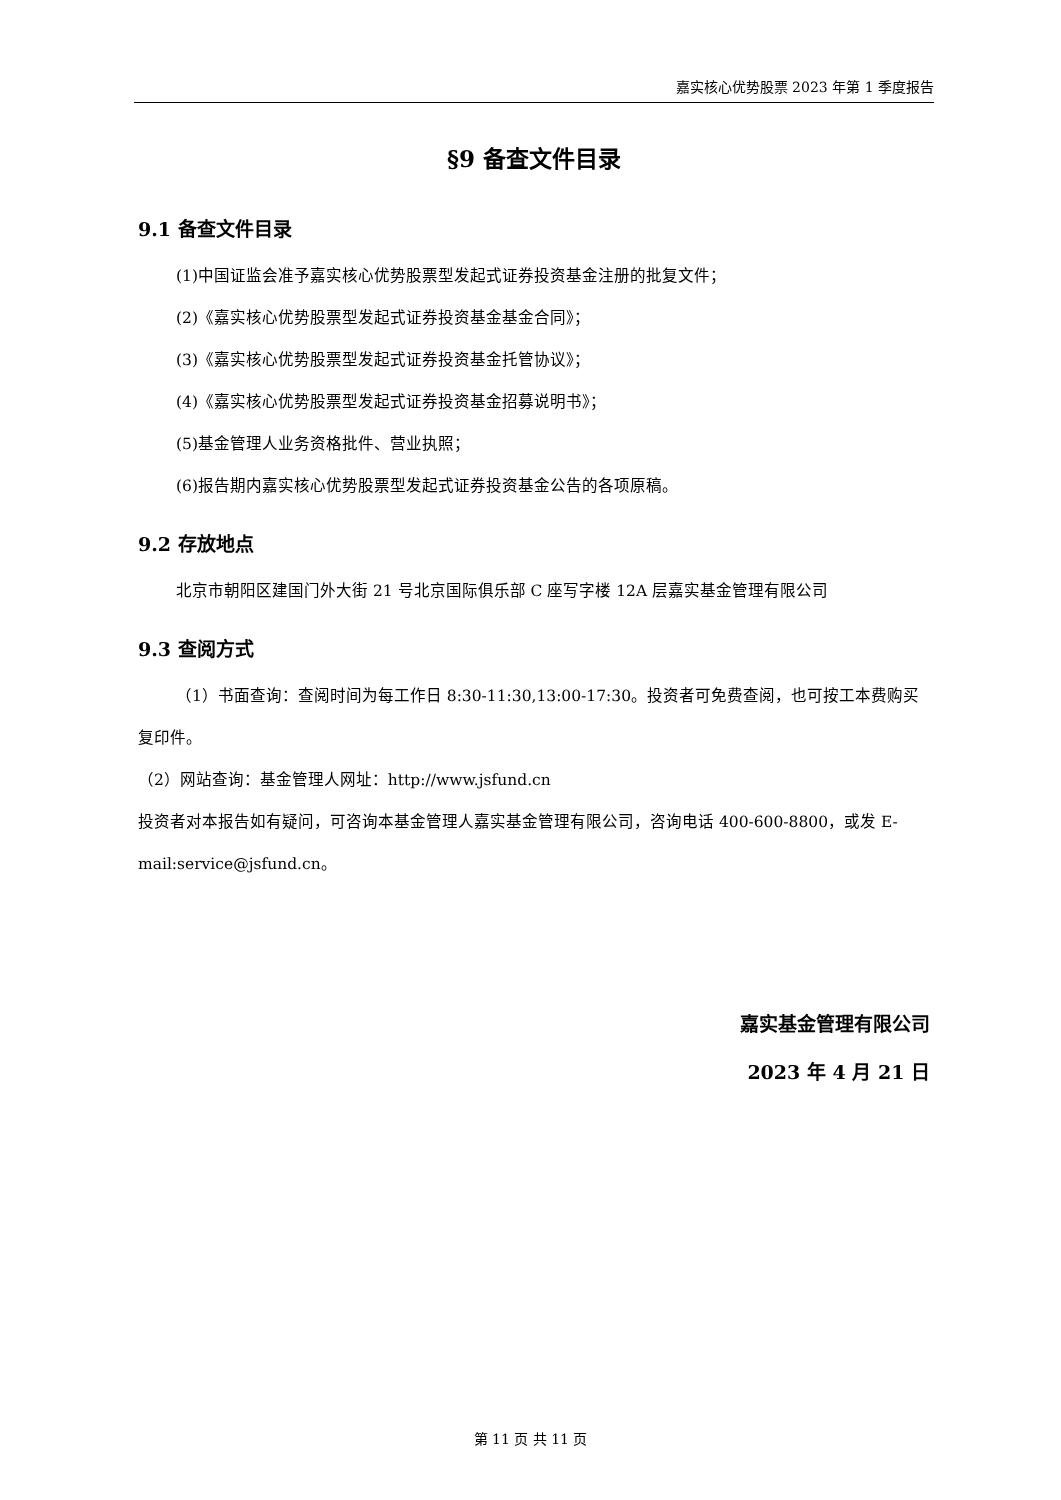嘉实核心优势股票 2023 年第 1 季度报告
§9 备查文件目录
9.1 备查文件目录
(1)中国证监会准予嘉实核心优势股票型发起式证券投资基金注册的批复文件；
(2)《嘉实核心优势股票型发起式证券投资基金基金合同》；
(3)《嘉实核心优势股票型发起式证券投资基金托管协议》；
(4)《嘉实核心优势股票型发起式证券投资基金招募说明书》；
(5)基金管理人业务资格批件、营业执照；
(6)报告期内嘉实核心优势股票型发起式证券投资基金公告的各项原稿。
9.2 存放地点
北京市朝阳区建国门外大街 21 号北京国际俱乐部 C 座写字楼 12A 层嘉实基金管理有限公司
9.3 查阅方式
（1）书面查询：查阅时间为每工作日 8:30-11:30,13:00-17:30。投资者可免费查阅，也可按工本费购买复印件。
（2）网站查询：基金管理人网址：http://www.jsfund.cn
投资者对本报告如有疑问，可咨询本基金管理人嘉实基金管理有限公司，咨询电话 400-600-8800，或发 E-mail:service@jsfund.cn。
嘉实基金管理有限公司
2023 年 4 月 21 日
第 11 页 共 11 页